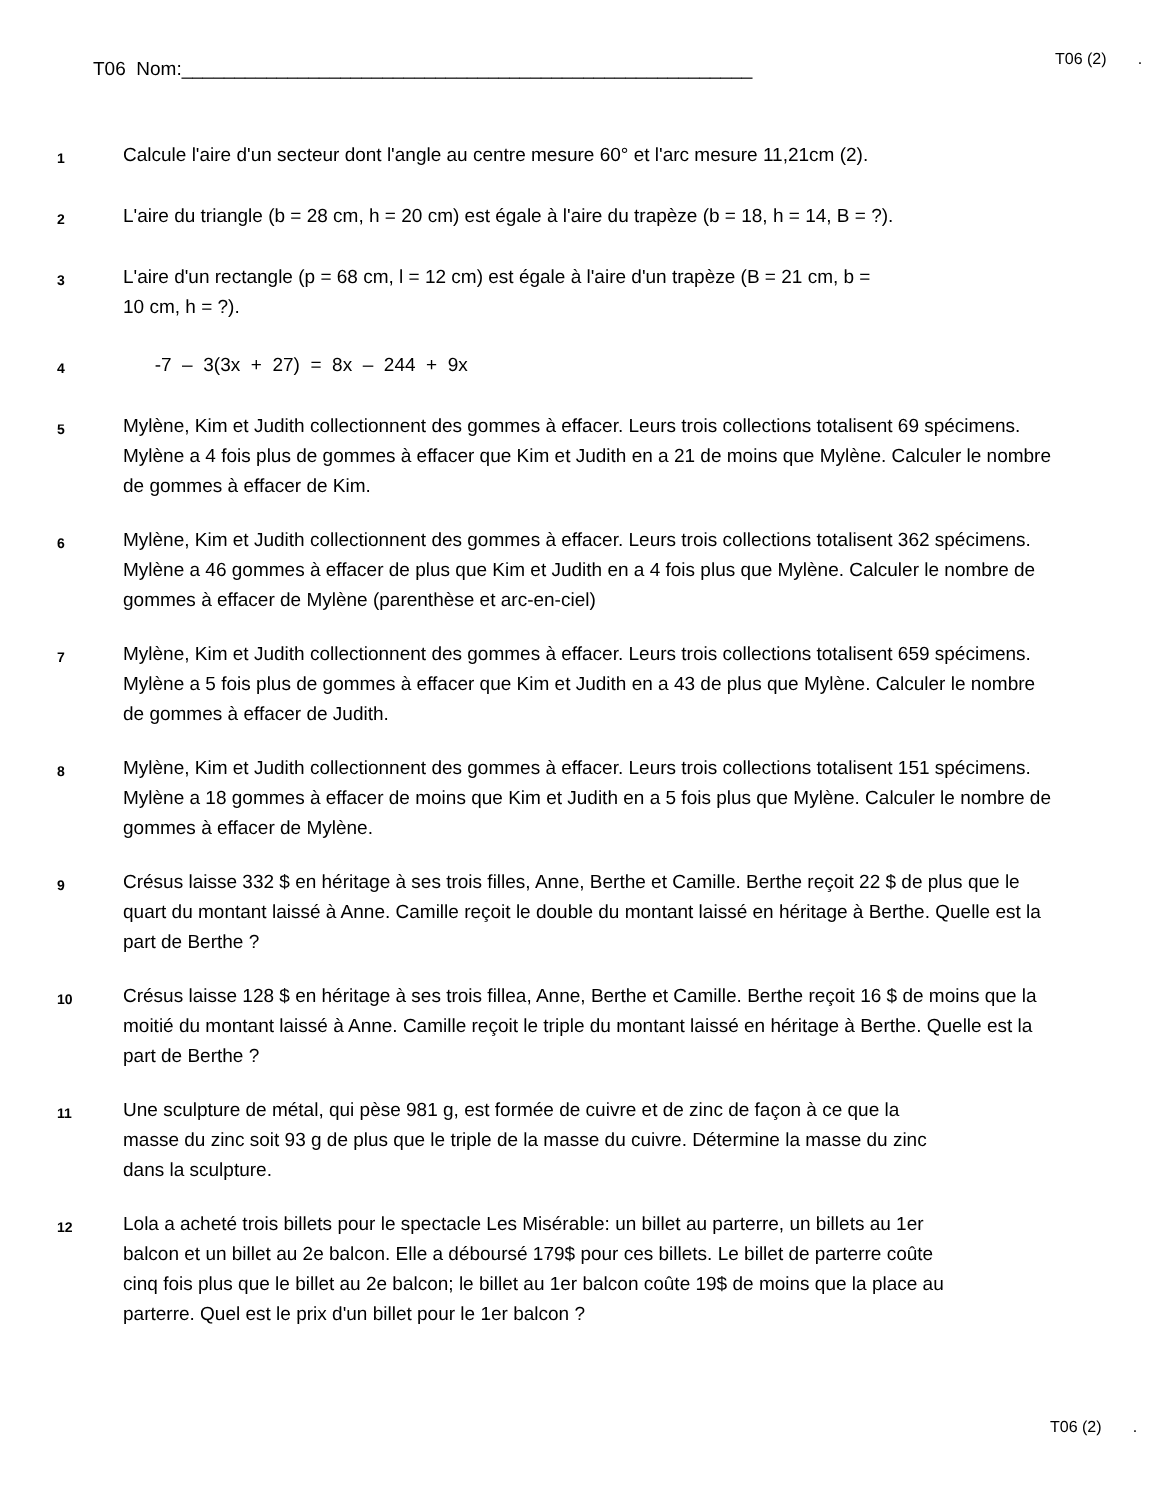T06 Nom:______________________________________________________
T06 (2) .
1
Calcule l'aire d'un secteur dont l'angle au centre mesure 60° et l'arc mesure 11,21cm (2).
2
L'aire du triangle (b = 28 cm, h = 20 cm) est égale à l'aire du trapèze (b = 18, h = 14, B = ?).
3
L'aire d'un rectangle (p = 68 cm, l = 12 cm) est égale à l'aire d'un trapèze (B = 21 cm, b =
10 cm, h = ?).
4
-7 – 3(3x + 27) = 8x – 244 + 9x
5
Mylène, Kim et Judith collectionnent des gommes à effacer. Leurs trois collections totalisent 69 spécimens. Mylène a 4 fois plus de gommes à effacer que Kim et Judith en a 21 de moins que Mylène. Calculer le nombre de gommes à effacer de Kim.
6
Mylène, Kim et Judith collectionnent des gommes à effacer. Leurs trois collections totalisent 362 spécimens. Mylène a 46 gommes à effacer de plus que Kim et Judith en a 4 fois plus que Mylène. Calculer le nombre de gommes à effacer de Mylène (parenthèse et arc-en-ciel)
7
Mylène, Kim et Judith collectionnent des gommes à effacer. Leurs trois collections totalisent 659 spécimens. Mylène a 5 fois plus de gommes à effacer que Kim et Judith en a 43 de plus que Mylène. Calculer le nombre de gommes à effacer de Judith.
8
Mylène, Kim et Judith collectionnent des gommes à effacer. Leurs trois collections totalisent 151 spécimens. Mylène a 18 gommes à effacer de moins que Kim et Judith en a 5 fois plus que Mylène. Calculer le nombre de gommes à effacer de Mylène.
9
Crésus laisse 332 $ en héritage à ses trois filles, Anne, Berthe et Camille. Berthe reçoit 22 $ de plus que le quart du montant laissé à Anne. Camille reçoit le double du montant laissé en héritage à Berthe. Quelle est la part de Berthe ?
10
Crésus laisse 128 $ en héritage à ses trois fillea, Anne, Berthe et Camille. Berthe reçoit 16 $ de moins que la moitié du montant laissé à Anne. Camille reçoit le triple du montant laissé en héritage à Berthe. Quelle est la part de Berthe ?
11
Une sculpture de métal, qui pèse 981 g, est formée de cuivre et de zinc de façon à ce que la masse du zinc soit 93 g de plus que le triple de la masse du cuivre. Détermine la masse du zinc dans la sculpture.
12
Lola a acheté trois billets pour le spectacle Les Misérable: un billet au parterre, un billets au 1er balcon et un billet au 2e balcon. Elle a déboursé 179$ pour ces billets. Le billet de parterre coûte cinq fois plus que le billet au 2e balcon; le billet au 1er balcon coûte 19$ de moins que la place au parterre. Quel est le prix d'un billet pour le 1er balcon ?
T06 (2) .